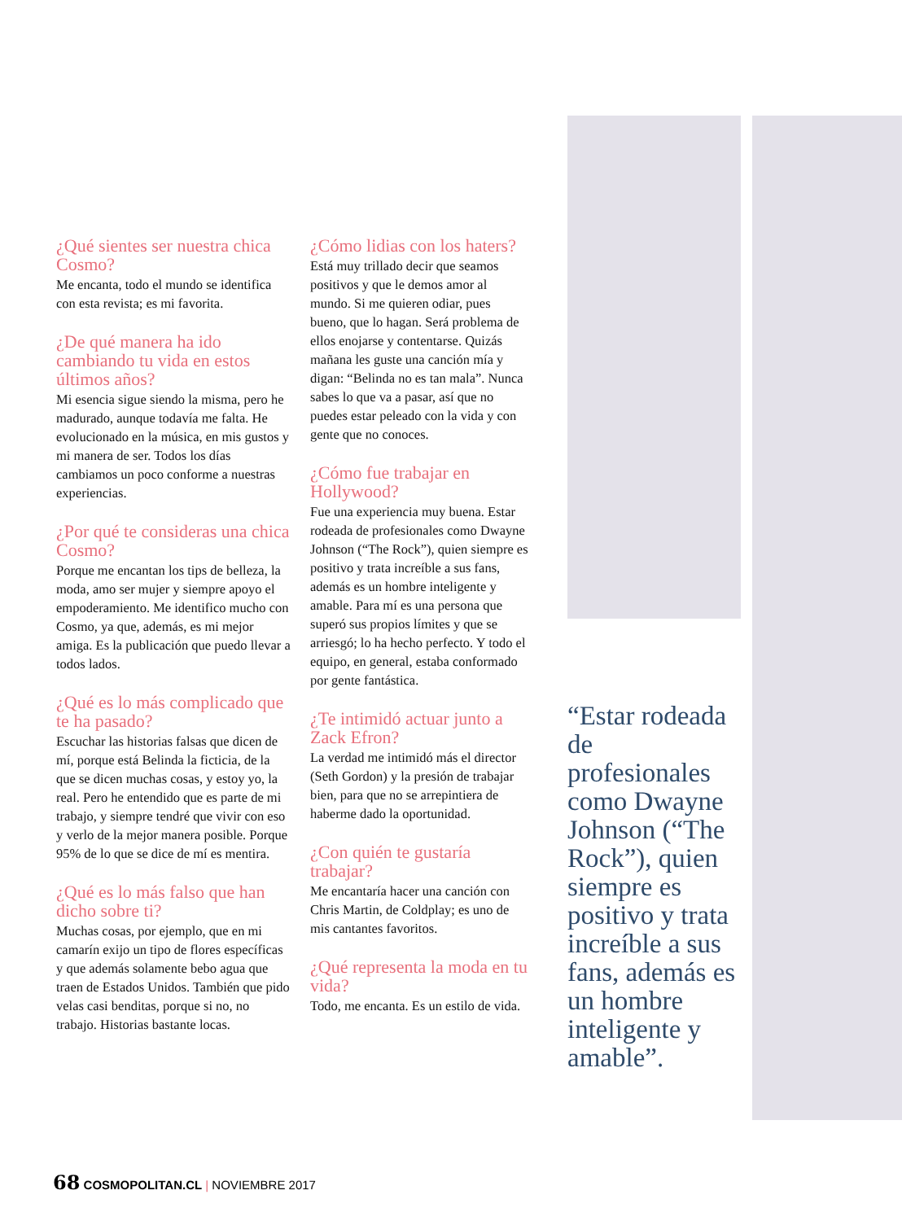¿Qué sientes ser nuestra chica Cosmo?
Me encanta, todo el mundo se identifica con esta revista; es mi favorita.
¿De qué manera ha ido cambiando tu vida en estos últimos años?
Mi esencia sigue siendo la misma, pero he madurado, aunque todavía me falta. He evolucionado en la música, en mis gustos y mi manera de ser. Todos los días cambiamos un poco conforme a nuestras experiencias.
¿Por qué te consideras una chica Cosmo?
Porque me encantan los tips de belleza, la moda, amo ser mujer y siempre apoyo el empoderamiento. Me identifico mucho con Cosmo, ya que, además, es mi mejor amiga. Es la publicación que puedo llevar a todos lados.
¿Qué es lo más complicado que te ha pasado?
Escuchar las historias falsas que dicen de mí, porque está Belinda la ficticia, de la que se dicen muchas cosas, y estoy yo, la real. Pero he entendido que es parte de mi trabajo, y siempre tendré que vivir con eso y verlo de la mejor manera posible. Porque 95% de lo que se dice de mí es mentira.
¿Qué es lo más falso que han dicho sobre ti?
Muchas cosas, por ejemplo, que en mi camarín exijo un tipo de flores específicas y que además solamente bebo agua que traen de Estados Unidos. También que pido velas casi benditas, porque si no, no trabajo. Historias bastante locas.
¿Cómo lidias con los haters?
Está muy trillado decir que seamos positivos y que le demos amor al mundo. Si me quieren odiar, pues bueno, que lo hagan. Será problema de ellos enojarse y contentarse. Quizás mañana les guste una canción mía y digan: “Belinda no es tan mala”. Nunca sabes lo que va a pasar, así que no puedes estar peleado con la vida y con gente que no conoces.
¿Cómo fue trabajar en Hollywood?
Fue una experiencia muy buena. Estar rodeada de profesionales como Dwayne Johnson (“The Rock”), quien siempre es positivo y trata increíble a sus fans, además es un hombre inteligente y amable. Para mí es una persona que superó sus propios límites y que se arriesgó; lo ha hecho perfecto. Y todo el equipo, en general, estaba conformado por gente fantástica.
¿Te intimidó actuar junto a Zack Efron?
La verdad me intimidó más el director (Seth Gordon) y la presión de trabajar bien, para que no se arrepintiera de haberme dado la oportunidad.
¿Con quién te gustaría trabajar?
Me encantaría hacer una canción con Chris Martin, de Coldplay; es uno de mis cantantes favoritos.
¿Qué representa la moda en tu vida?
Todo, me encanta. Es un estilo de vida.
“Estar rodeada de profesionales como Dwayne Johnson (“The Rock”), quien siempre es positivo y trata increíble a sus fans, además es un hombre inteligente y amable”.
68 COSMOPOLITAN.CL | NOVIEMBRE 2017